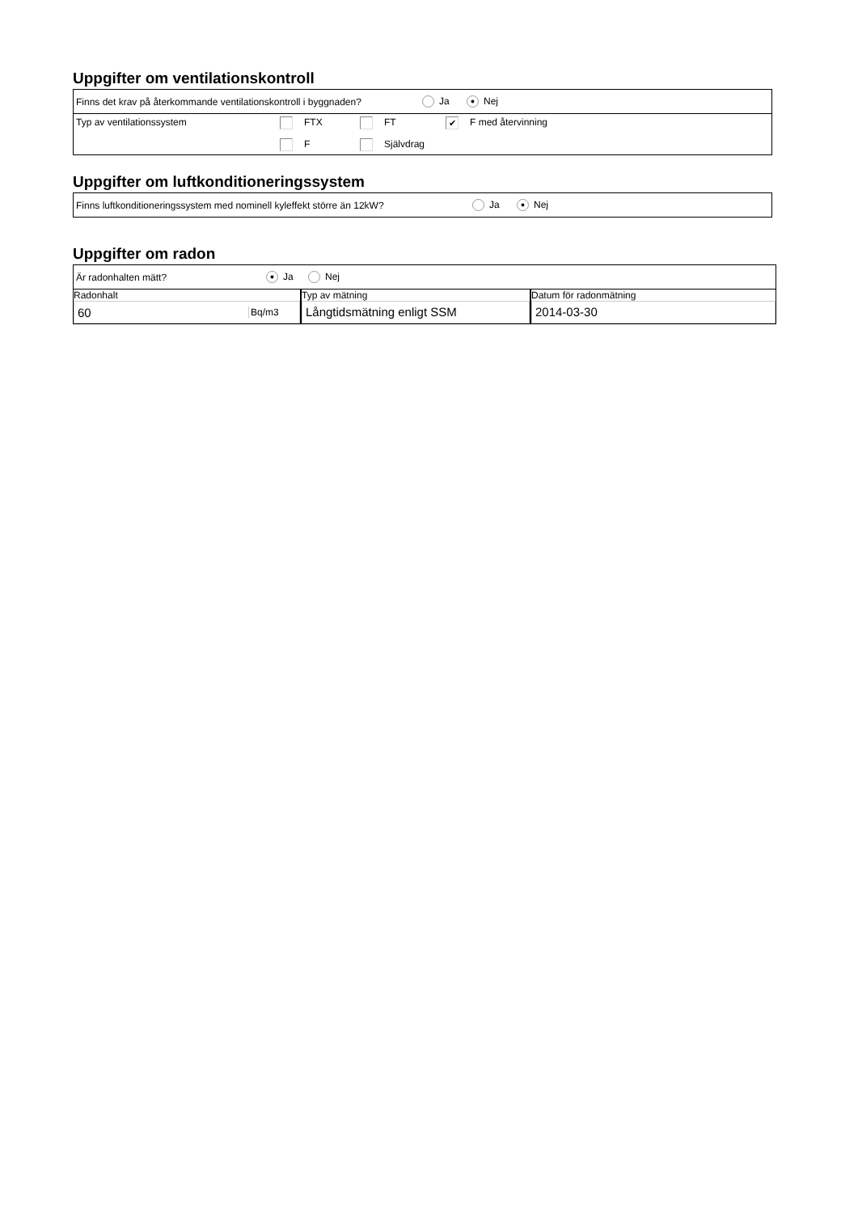Uppgifter om ventilationskontroll
Finns det krav på återkommande ventilationskontroll i byggnaden? Ja ● Nej
Typ av ventilationssystem FTX FT ✔ F med återvinning F Självdrag
Uppgifter om luftkonditioneringssystem
Finns luftkonditioneringssystem med nominell kyleffekt större än 12kW? Ja ● Nej
Uppgifter om radon
Är radonhalten mätt? ● Ja Nej
| Radonhalt 60 Bq/m3 | Typ av mätning Långtidsmätning enligt SSM | Datum för radonmätning 2014-03-30 |